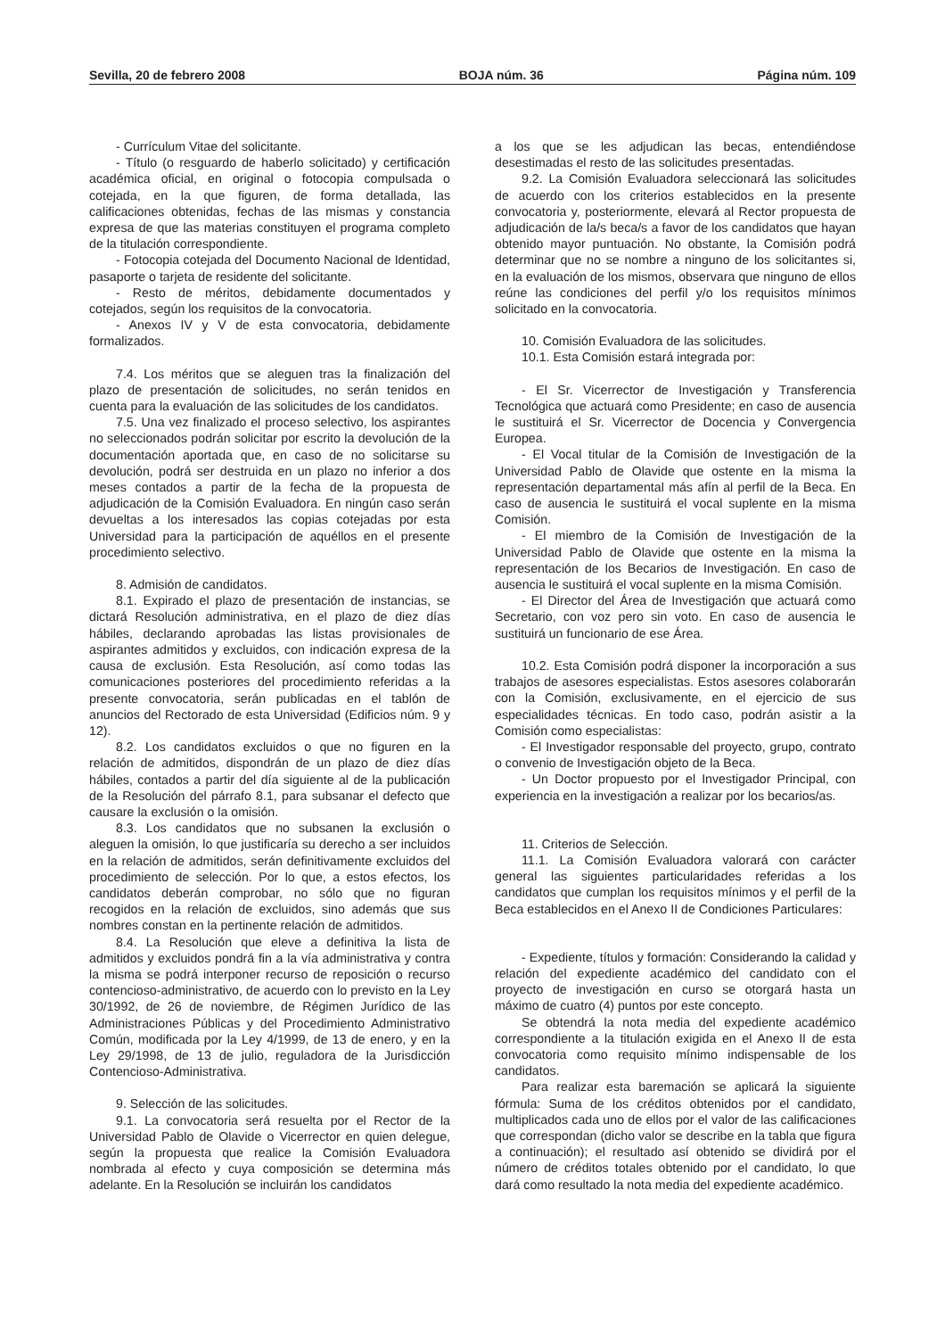Sevilla, 20 de febrero 2008 BOJA núm. 36 Página núm. 109
- Currículum Vitae del solicitante.
- Título (o resguardo de haberlo solicitado) y certificación académica oficial, en original o fotocopia compulsada o cotejada, en la que figuren, de forma detallada, las calificaciones obtenidas, fechas de las mismas y constancia expresa de que las materias constituyen el programa completo de la titulación correspondiente.
- Fotocopia cotejada del Documento Nacional de Identidad, pasaporte o tarjeta de residente del solicitante.
- Resto de méritos, debidamente documentados y cotejados, según los requisitos de la convocatoria.
- Anexos IV y V de esta convocatoria, debidamente formalizados.
7.4. Los méritos que se aleguen tras la finalización del plazo de presentación de solicitudes, no serán tenidos en cuenta para la evaluación de las solicitudes de los candidatos.
7.5. Una vez finalizado el proceso selectivo, los aspirantes no seleccionados podrán solicitar por escrito la devolución de la documentación aportada que, en caso de no solicitarse su devolución, podrá ser destruida en un plazo no inferior a dos meses contados a partir de la fecha de la propuesta de adjudicación de la Comisión Evaluadora. En ningún caso serán devueltas a los interesados las copias cotejadas por esta Universidad para la participación de aquéllos en el presente procedimiento selectivo.
8. Admisión de candidatos.
8.1. Expirado el plazo de presentación de instancias, se dictará Resolución administrativa, en el plazo de diez días hábiles, declarando aprobadas las listas provisionales de aspirantes admitidos y excluidos, con indicación expresa de la causa de exclusión. Esta Resolución, así como todas las comunicaciones posteriores del procedimiento referidas a la presente convocatoria, serán publicadas en el tablón de anuncios del Rectorado de esta Universidad (Edificios núm. 9 y 12).
8.2. Los candidatos excluidos o que no figuren en la relación de admitidos, dispondrán de un plazo de diez días hábiles, contados a partir del día siguiente al de la publicación de la Resolución del párrafo 8.1, para subsanar el defecto que causare la exclusión o la omisión.
8.3. Los candidatos que no subsanen la exclusión o aleguen la omisión, lo que justificaría su derecho a ser incluidos en la relación de admitidos, serán definitivamente excluidos del procedimiento de selección. Por lo que, a estos efectos, los candidatos deberán comprobar, no sólo que no figuran recogidos en la relación de excluidos, sino además que sus nombres constan en la pertinente relación de admitidos.
8.4. La Resolución que eleve a definitiva la lista de admitidos y excluidos pondrá fin a la vía administrativa y contra la misma se podrá interponer recurso de reposición o recurso contencioso-administrativo, de acuerdo con lo previsto en la Ley 30/1992, de 26 de noviembre, de Régimen Jurídico de las Administraciones Públicas y del Procedimiento Administrativo Común, modificada por la Ley 4/1999, de 13 de enero, y en la Ley 29/1998, de 13 de julio, reguladora de la Jurisdicción Contencioso-Administrativa.
9. Selección de las solicitudes.
9.1. La convocatoria será resuelta por el Rector de la Universidad Pablo de Olavide o Vicerrector en quien delegue, según la propuesta que realice la Comisión Evaluadora nombrada al efecto y cuya composición se determina más adelante. En la Resolución se incluirán los candidatos
a los que se les adjudican las becas, entendiéndose desestimadas el resto de las solicitudes presentadas.
9.2. La Comisión Evaluadora seleccionará las solicitudes de acuerdo con los criterios establecidos en la presente convocatoria y, posteriormente, elevará al Rector propuesta de adjudicación de la/s beca/s a favor de los candidatos que hayan obtenido mayor puntuación. No obstante, la Comisión podrá determinar que no se nombre a ninguno de los solicitantes si, en la evaluación de los mismos, observara que ninguno de ellos reúne las condiciones del perfil y/o los requisitos mínimos solicitado en la convocatoria.
10. Comisión Evaluadora de las solicitudes.
10.1. Esta Comisión estará integrada por:
- El Sr. Vicerrector de Investigación y Transferencia Tecnológica que actuará como Presidente; en caso de ausencia le sustituirá el Sr. Vicerrector de Docencia y Convergencia Europea.
- El Vocal titular de la Comisión de Investigación de la Universidad Pablo de Olavide que ostente en la misma la representación departamental más afín al perfil de la Beca. En caso de ausencia le sustituirá el vocal suplente en la misma Comisión.
- El miembro de la Comisión de Investigación de la Universidad Pablo de Olavide que ostente en la misma la representación de los Becarios de Investigación. En caso de ausencia le sustituirá el vocal suplente en la misma Comisión.
- El Director del Área de Investigación que actuará como Secretario, con voz pero sin voto. En caso de ausencia le sustituirá un funcionario de ese Área.
10.2. Esta Comisión podrá disponer la incorporación a sus trabajos de asesores especialistas. Estos asesores colaborarán con la Comisión, exclusivamente, en el ejercicio de sus especialidades técnicas. En todo caso, podrán asistir a la Comisión como especialistas:
- El Investigador responsable del proyecto, grupo, contrato o convenio de Investigación objeto de la Beca.
- Un Doctor propuesto por el Investigador Principal, con experiencia en la investigación a realizar por los becarios/as.
11. Criterios de Selección.
11.1. La Comisión Evaluadora valorará con carácter general las siguientes particularidades referidas a los candidatos que cumplan los requisitos mínimos y el perfil de la Beca establecidos en el Anexo II de Condiciones Particulares:
- Expediente, títulos y formación: Considerando la calidad y relación del expediente académico del candidato con el proyecto de investigación en curso se otorgará hasta un máximo de cuatro (4) puntos por este concepto.
Se obtendrá la nota media del expediente académico correspondiente a la titulación exigida en el Anexo II de esta convocatoria como requisito mínimo indispensable de los candidatos.
Para realizar esta baremación se aplicará la siguiente fórmula: Suma de los créditos obtenidos por el candidato, multiplicados cada uno de ellos por el valor de las calificaciones que correspondan (dicho valor se describe en la tabla que figura a continuación); el resultado así obtenido se dividirá por el número de créditos totales obtenido por el candidato, lo que dará como resultado la nota media del expediente académico.